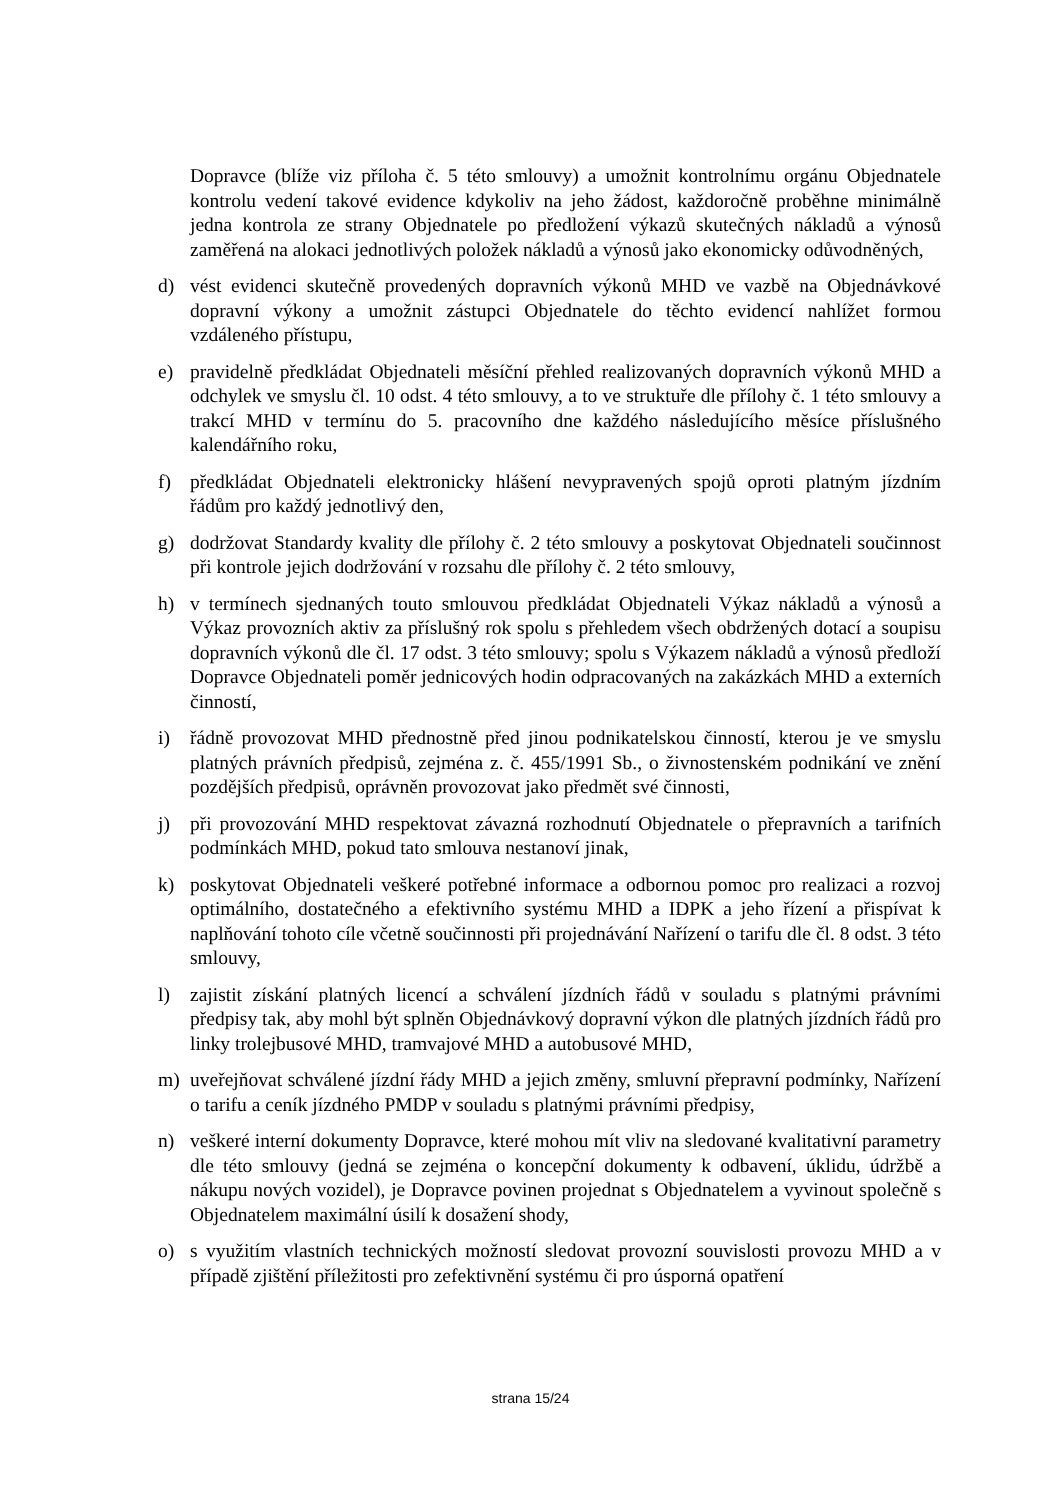Dopravce (blíže viz příloha č. 5 této smlouvy) a umožnit kontrolnímu orgánu Objednatele kontrolu vedení takové evidence kdykoliv na jeho žádost, každoročně proběhne minimálně jedna kontrola ze strany Objednatele po předložení výkazů skutečných nákladů a výnosů zaměřená na alokaci jednotlivých položek nákladů a výnosů jako ekonomicky odůvodněných,
d) vést evidenci skutečně provedených dopravních výkonů MHD ve vazbě na Objednávkové dopravní výkony a umožnit zástupci Objednatele do těchto evidencí nahlížet formou vzdáleného přístupu,
e) pravidelně předkládat Objednateli měsíční přehled realizovaných dopravních výkonů MHD a odchylek ve smyslu čl. 10 odst. 4 této smlouvy, a to ve struktuře dle přílohy č. 1 této smlouvy a trakcí MHD v termínu do 5. pracovního dne každého následujícího měsíce příslušného kalendářního roku,
f) předkládat Objednateli elektronicky hlášení nevypravených spojů oproti platným jízdním řádům pro každý jednotlivý den,
g) dodržovat Standardy kvality dle přílohy č. 2 této smlouvy a poskytovat Objednateli součinnost při kontrole jejich dodržování v rozsahu dle přílohy č. 2 této smlouvy,
h) v termínech sjednaných touto smlouvou předkládat Objednateli Výkaz nákladů a výnosů a Výkaz provozních aktiv za příslušný rok spolu s přehledem všech obdržených dotací a soupisu dopravních výkonů dle čl. 17 odst. 3 této smlouvy; spolu s Výkazem nákladů a výnosů předloží Dopravce Objednateli poměr jednicových hodin odpracovaných na zakázkách MHD a externích činností,
i) řádně provozovat MHD přednostně před jinou podnikatelskou činností, kterou je ve smyslu platných právních předpisů, zejména z. č. 455/1991 Sb., o živnostenském podnikání ve znění pozdějších předpisů, oprávněn provozovat jako předmět své činnosti,
j) při provozování MHD respektovat závazná rozhodnutí Objednatele o přepravních a tarifních podmínkách MHD, pokud tato smlouva nestanoví jinak,
k) poskytovat Objednateli veškeré potřebné informace a odbornou pomoc pro realizaci a rozvoj optimálního, dostatečného a efektivního systému MHD a IDPK a jeho řízení a přispívat k naplňování tohoto cíle včetně součinnosti při projednávání Nařízení o tarifu dle čl. 8 odst. 3 této smlouvy,
l) zajistit získání platných licencí a schválení jízdních řádů v souladu s platnými právními předpisy tak, aby mohl být splněn Objednávkový dopravní výkon dle platných jízdních řádů pro linky trolejbusové MHD, tramvajové MHD a autobusové MHD,
m) uveřejňovat schválené jízdní řády MHD a jejich změny, smluvní přepravní podmínky, Nařízení o tarifu a ceník jízdného PMDP v souladu s platnými právními předpisy,
n) veškeré interní dokumenty Dopravce, které mohou mít vliv na sledované kvalitativní parametry dle této smlouvy (jedná se zejména o koncepční dokumenty k odbavení, úklidu, údržbě a nákupu nových vozidel), je Dopravce povinen projednat s Objednatelem a vyvinout společně s Objednatelem maximální úsilí k dosažení shody,
o) s využitím vlastních technických možností sledovat provozní souvislosti provozu MHD a v případě zjištění příležitosti pro zefektivnění systému či pro úsporná opatření
strana 15/24